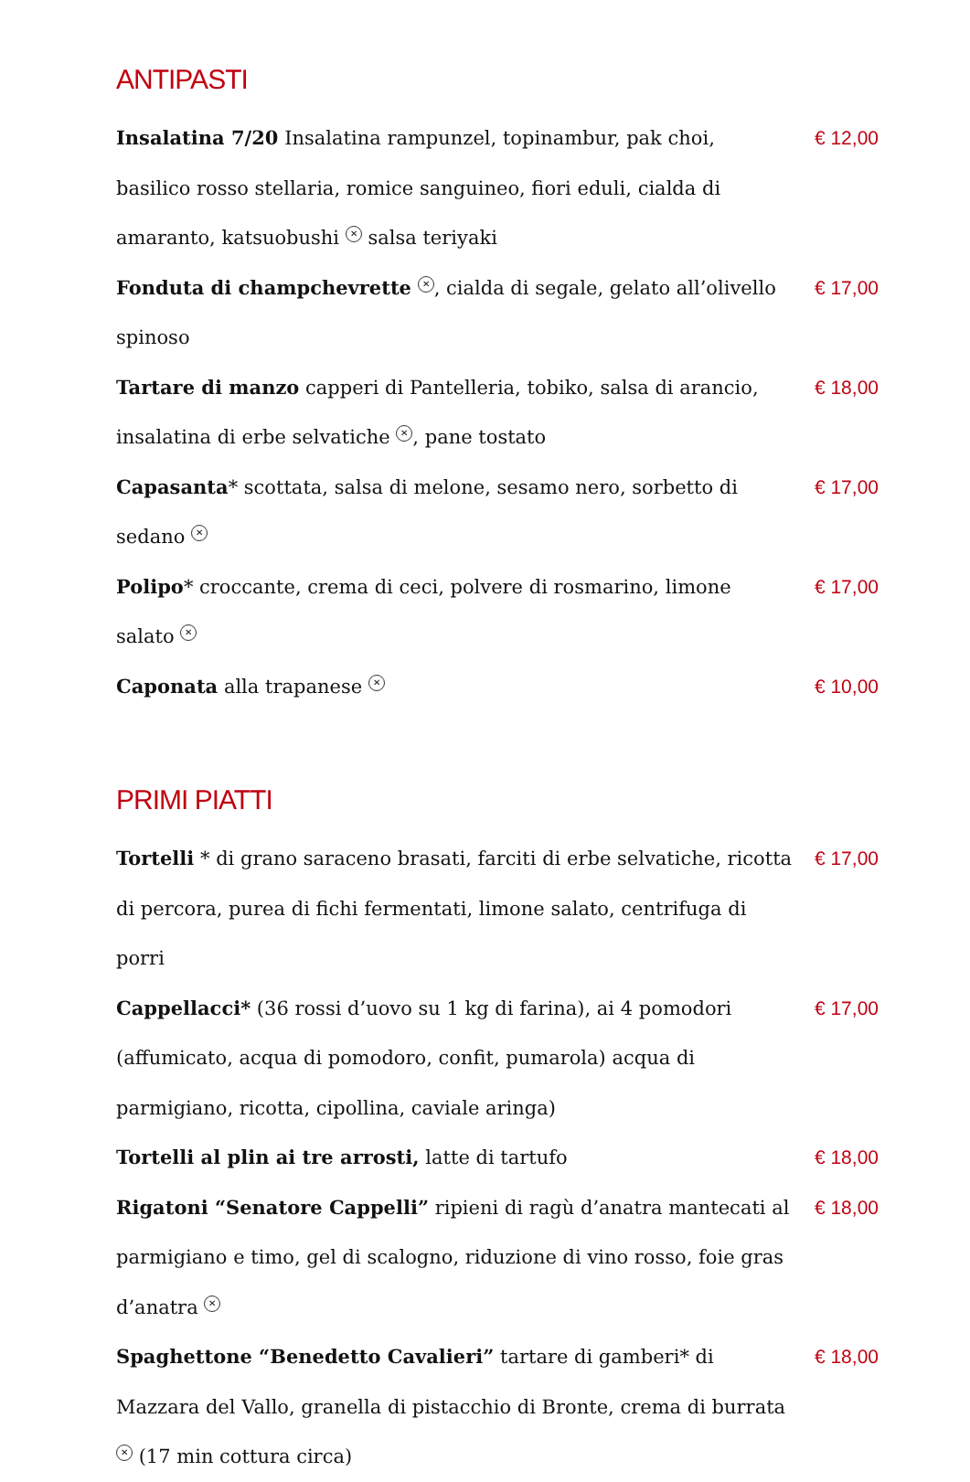ANTIPASTI
Insalatina 7/20 Insalatina rampunzel, topinambur, pak choi, basilico rosso stellaria, romice sanguineo, fiori eduli, cialda di amaranto, katsuobushi ✕ salsa teriyaki
€ 12,00
Fonduta di champchevrette ✕, cialda di segale, gelato all’olivello spinoso
€ 17,00
Tartare di manzo capperi di Pantelleria, tobiko, salsa di arancio, insalatina di erbe selvatiche ✕, pane tostato
€ 18,00
Capasanta* scottata, salsa di melone, sesamo nero, sorbetto di sedano ✕
€ 17,00
Polipo* croccante, crema di ceci, polvere di rosmarino, limone salato ✕
€ 17,00
Caponata alla trapanese ✕
€ 10,00
PRIMI PIATTI
Tortelli * di grano saraceno brasati, farciti di erbe selvatiche, ricotta di percora, purea di fichi fermentati, limone salato, centrifuga di porri
€ 17,00
Cappellacci* (36 rossi d’uovo su 1 kg di farina), ai 4 pomodori (affumicato, acqua di pomodoro, confit, pumarola) acqua di parmigiano, ricotta, cipollina, caviale aringa)
€ 17,00
Tortelli al plin ai tre arrosti, latte di tartufo € 18,00
Rigatoni “Senatore Cappelli” ripieni di ragù d’anatra mantecati al parmigiano e timo, gel di scalogno, riduzione di vino rosso, foie gras d’anatra ✕
€ 18,00
Spaghettone “Benedetto Cavalieri” tartare di gamberi* di Mazzara del Vallo, granella di pistacchio di Bronte, crema di burrata ✕ (17 min cottura circa)
€ 18,00